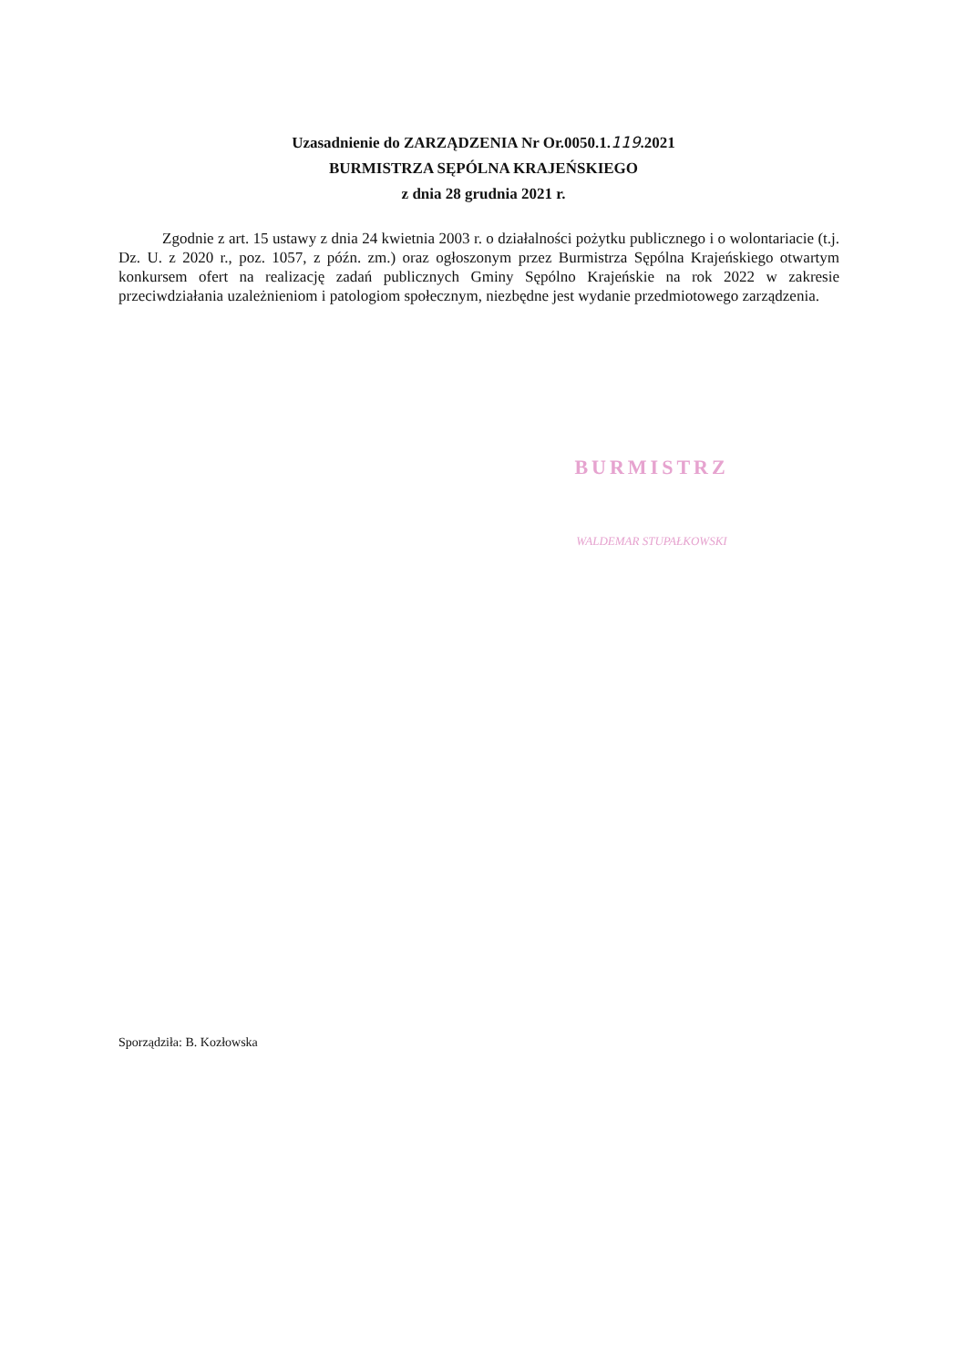Uzasadnienie do ZARZĄDZENIA Nr Or.0050.1.119.2021
BURMISTRZA SĘPÓLNA KRAJEŃSKIEGO
z dnia 28 grudnia 2021 r.
Zgodnie z art. 15 ustawy z dnia 24 kwietnia 2003 r. o działalności pożytku publicznego i o wolontariacie (t.j. Dz. U. z 2020 r., poz. 1057, z późn. zm.) oraz ogłoszonym przez Burmistrza Sępólna Krajeńskiego otwartym konkursem ofert na realizację zadań publicznych Gminy Sępólno Krajeńskie na rok 2022 w zakresie przeciwdziałania uzależnieniom i patologiom społecznym, niezbędne jest wydanie przedmiotowego zarządzenia.
BURMISTRZ
WALDEMAR STUPAŁKOWSKI
Sporządziła: B. Kozłowska